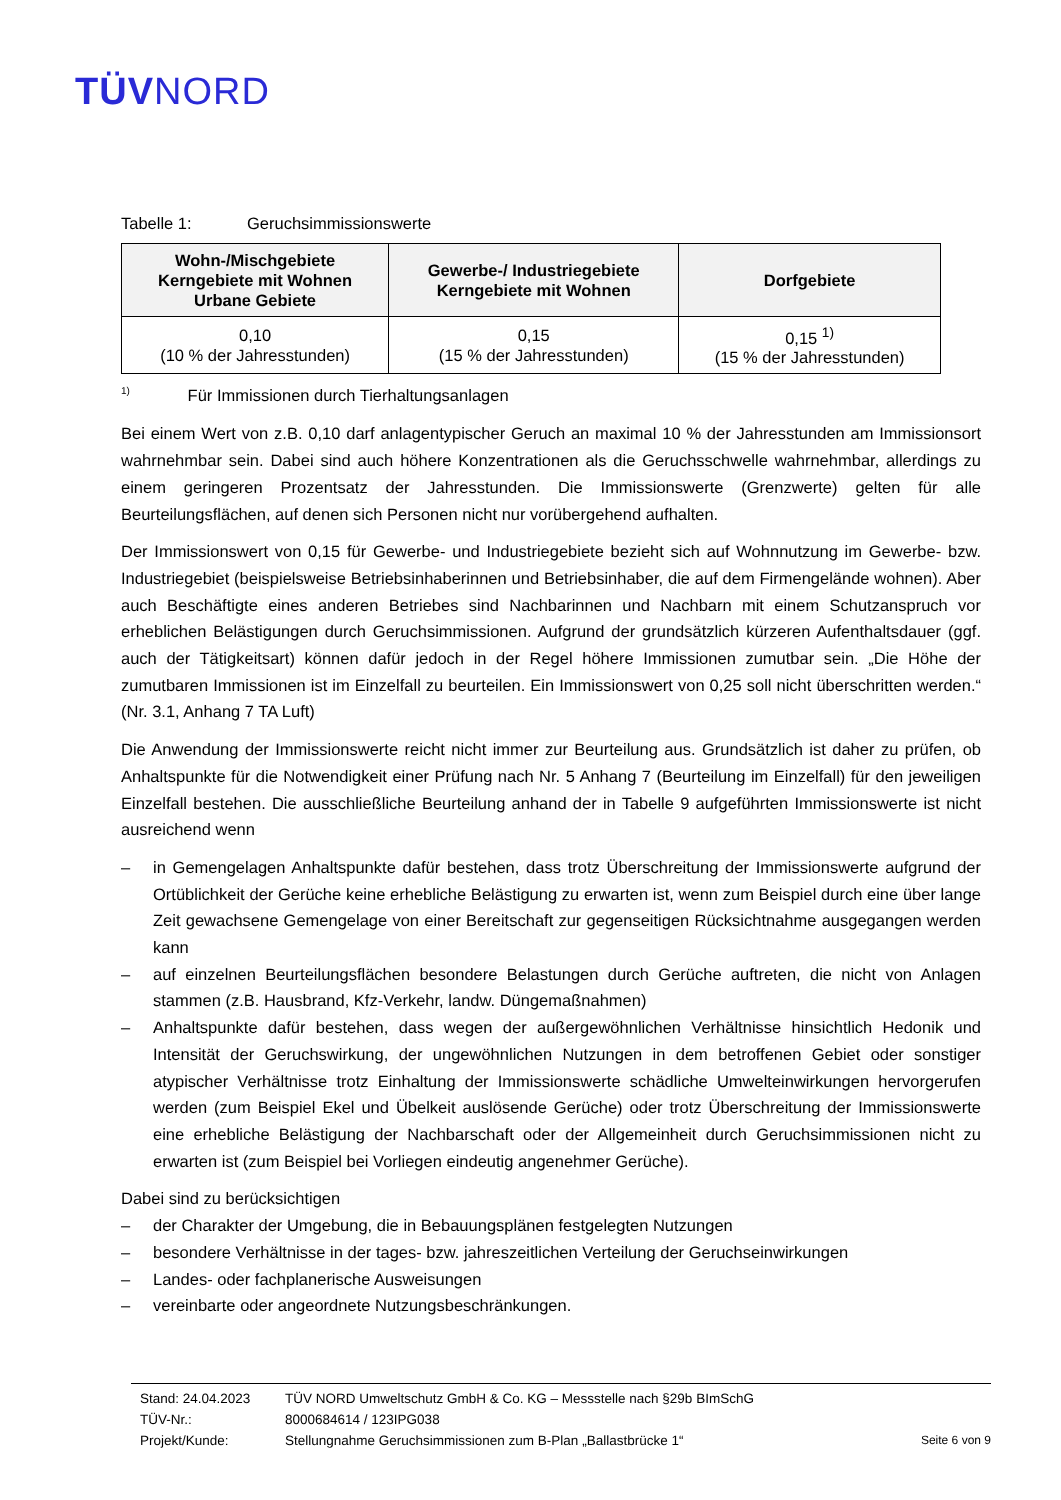TÜVNORD
Tabelle 1: Geruchsimmissionswerte
| Wohn-/Mischgebiete Kerngebiete mit Wohnen Urbane Gebiete | Gewerbe-/ Industriegebiete Kerngebiete mit Wohnen | Dorfgebiete |
| --- | --- | --- |
| 0,10 (10 % der Jahresstunden) | 0,15 (15 % der Jahresstunden) | 0,15 <sup>1)</sup> (15 % der Jahresstunden) |
<sup>1)</sup> Für Immissionen durch Tierhaltungsanlagen
Bei einem Wert von z.B. 0,10 darf anlagentypischer Geruch an maximal 10 % der Jahresstunden am Immissionsort wahrnehmbar sein. Dabei sind auch höhere Konzentrationen als die Geruchsschwelle wahrnehmbar, allerdings zu einem geringeren Prozentsatz der Jahresstunden. Die Immissionswerte (Grenzwerte) gelten für alle Beurteilungsflächen, auf denen sich Personen nicht nur vorübergehend aufhalten.
Der Immissionswert von 0,15 für Gewerbe- und Industriegebiete bezieht sich auf Wohnnutzung im Gewerbe- bzw. Industriegebiet (beispielsweise Betriebsinhaberinnen und Betriebsinhaber, die auf dem Firmengelände wohnen). Aber auch Beschäftigte eines anderen Betriebes sind Nachbarinnen und Nachbarn mit einem Schutzanspruch vor erheblichen Belästigungen durch Geruchsimmissionen. Aufgrund der grundsätzlich kürzeren Aufenthaltsdauer (ggf. auch der Tätigkeitsart) können dafür jedoch in der Regel höhere Immissionen zumutbar sein. „Die Höhe der zumutbaren Immissionen ist im Einzelfall zu beurteilen. Ein Immissionswert von 0,25 soll nicht überschritten werden.“ (Nr. 3.1, Anhang 7 TA Luft)
Die Anwendung der Immissionswerte reicht nicht immer zur Beurteilung aus. Grundsätzlich ist daher zu prüfen, ob Anhaltspunkte für die Notwendigkeit einer Prüfung nach Nr. 5 Anhang 7 (Beurteilung im Einzelfall) für den jeweiligen Einzelfall bestehen. Die ausschließliche Beurteilung anhand der in Tabelle 9 aufgeführten Immissionswerte ist nicht ausreichend wenn
– in Gemengelagen Anhaltspunkte dafür bestehen, dass trotz Überschreitung der Immissionswerte aufgrund der Ortüblichkeit der Gerüche keine erhebliche Belästigung zu erwarten ist, wenn zum Beispiel durch eine über lange Zeit gewachsene Gemengelage von einer Bereitschaft zur gegenseitigen Rücksichtnahme ausgegangen werden kann
– auf einzelnen Beurteilungsflächen besondere Belastungen durch Gerüche auftreten, die nicht von Anlagen stammen (z.B. Hausbrand, Kfz-Verkehr, landw. Düngemaßnahmen)
– Anhaltspunkte dafür bestehen, dass wegen der außergewöhnlichen Verhältnisse hinsichtlich Hedonik und Intensität der Geruchswirkung, der ungewöhnlichen Nutzungen in dem betroffenen Gebiet oder sonstiger atypischer Verhältnisse trotz Einhaltung der Immissionswerte schädliche Umwelteinwirkungen hervorgerufen werden (zum Beispiel Ekel und Übelkeit auslösende Gerüche) oder trotz Überschreitung der Immissionswerte eine erhebliche Belästigung der Nachbarschaft oder der Allgemeinheit durch Geruchsimmissionen nicht zu erwarten ist (zum Beispiel bei Vorliegen eindeutig angenehmer Gerüche).
Dabei sind zu berücksichtigen
– der Charakter der Umgebung, die in Bebauungsplänen festgelegten Nutzungen
– besondere Verhältnisse in der tages- bzw. jahreszeitlichen Verteilung der Geruchseinwirkungen
– Landes- oder fachplanerische Ausweisungen
– vereinbarte oder angeordnete Nutzungsbeschränkungen.
Stand: 24.04.2023 TÜV NORD Umweltschutz GmbH & Co. KG – Messstelle nach §29b BImSchG
TÜV-Nr.: 8000684614 / 123IPG038
Projekt/Kunde: Stellungnahme Geruchsimmissionen zum B-Plan „Ballastbrücke 1“Seite 6 von 9